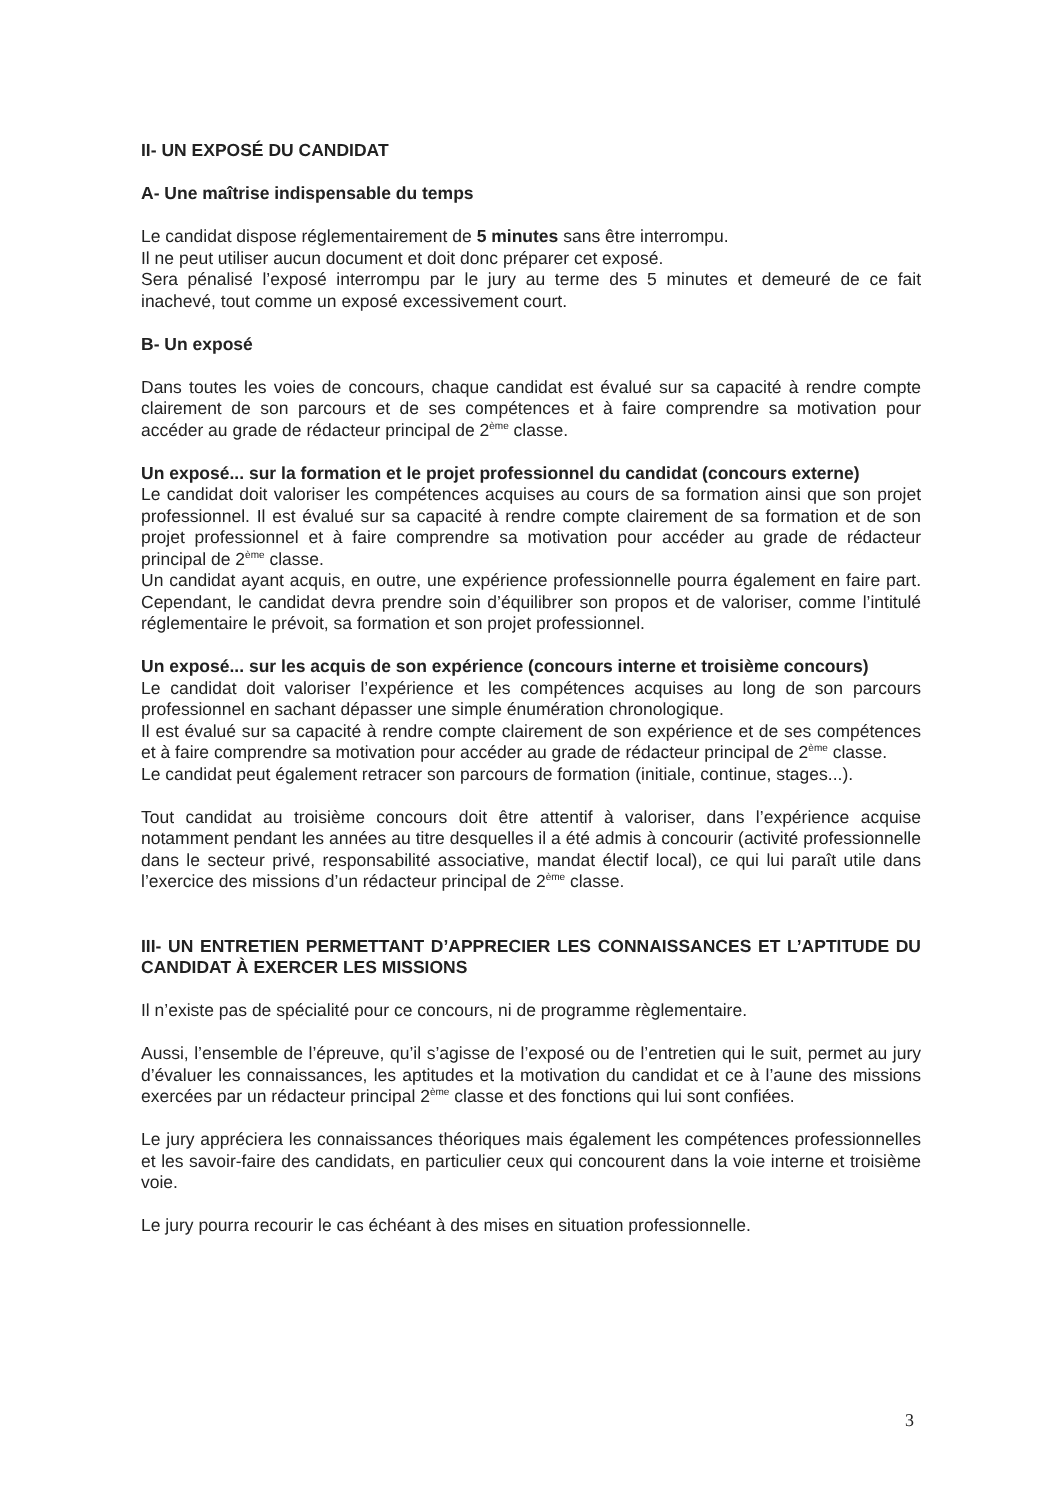II- UN EXPOSÉ DU CANDIDAT
A- Une maîtrise indispensable du temps
Le candidat dispose réglementairement de 5 minutes sans être interrompu.
Il ne peut utiliser aucun document et doit donc préparer cet exposé.
Sera pénalisé l’exposé interrompu par le jury au terme des 5 minutes et demeuré de ce fait inachevé, tout comme un exposé excessivement court.
B- Un exposé
Dans toutes les voies de concours, chaque candidat est évalué sur sa capacité à rendre compte clairement de son parcours et de ses compétences et à faire comprendre sa motivation pour accéder au grade de rédacteur principal de 2<sup>ème</sup> classe.
Un exposé... sur la formation et le projet professionnel du candidat (concours externe)
Le candidat doit valoriser les compétences acquises au cours de sa formation ainsi que son projet professionnel. Il est évalué sur sa capacité à rendre compte clairement de sa formation et de son projet professionnel et à faire comprendre sa motivation pour accéder au grade de rédacteur principal de 2<sup>ème</sup> classe.
Un candidat ayant acquis, en outre, une expérience professionnelle pourra également en faire part. Cependant, le candidat devra prendre soin d’équilibrer son propos et de valoriser, comme l’intitulé réglementaire le prévoit, sa formation et son projet professionnel.
Un exposé... sur les acquis de son expérience (concours interne et troisième concours)
Le candidat doit valoriser l’expérience et les compétences acquises au long de son parcours professionnel en sachant dépasser une simple énumération chronologique.
Il est évalué sur sa capacité à rendre compte clairement de son expérience et de ses compétences et à faire comprendre sa motivation pour accéder au grade de rédacteur principal de 2<sup>ème</sup> classe.
Le candidat peut également retracer son parcours de formation (initiale, continue, stages...).
Tout candidat au troisième concours doit être attentif à valoriser, dans l’expérience acquise notamment pendant les années au titre desquelles il a été admis à concourir (activité professionnelle dans le secteur privé, responsabilité associative, mandat électif local), ce qui lui paraît utile dans l’exercice des missions d’un rédacteur principal de 2<sup>ème</sup> classe.
III- UN ENTRETIEN PERMETTANT D’APPRECIER LES CONNAISSANCES ET L’APTITUDE DU CANDIDAT À EXERCER LES MISSIONS
Il n’existe pas de spécialité pour ce concours, ni de programme règlementaire.
Aussi, l’ensemble de l’épreuve, qu’il s’agisse de l’exposé ou de l’entretien qui le suit, permet au jury d’évaluer les connaissances, les aptitudes et la motivation du candidat et ce à l’aune des missions exercées par un rédacteur principal 2<sup>ème</sup> classe et des fonctions qui lui sont confiées.
Le jury appréciera les connaissances théoriques mais également les compétences professionnelles et les savoir-faire des candidats, en particulier ceux qui concourent dans la voie interne et troisième voie.
Le jury pourra recourir le cas échéant à des mises en situation professionnelle.
3